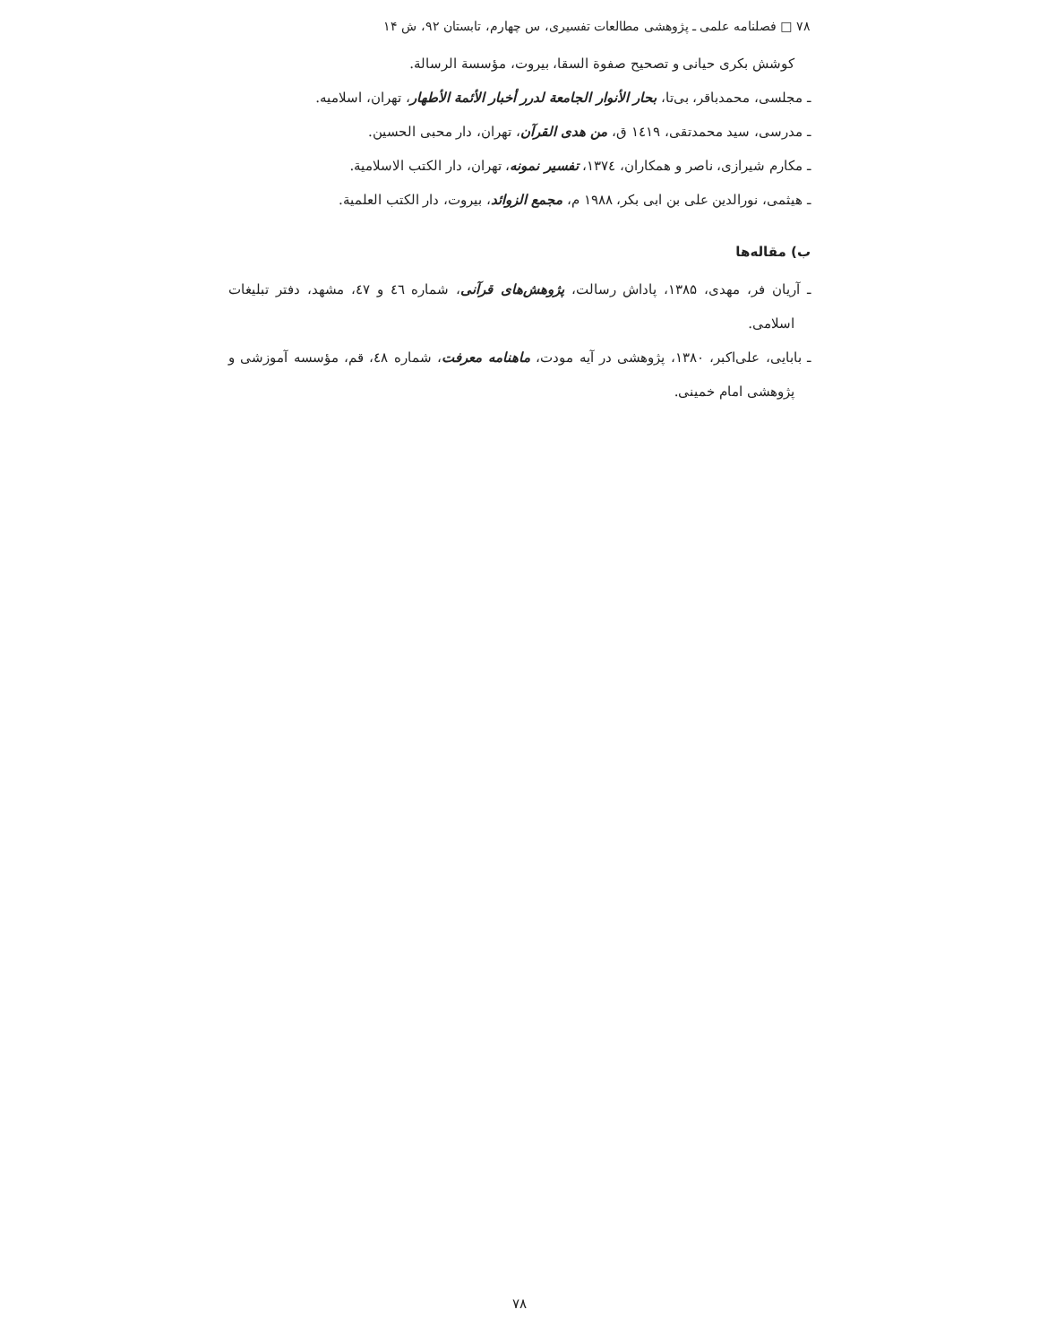۷۸ □ فصلنامه علمی ـ پژوهشی مطالعات تفسیری، س چهارم، تابستان ۹۲، ش ۱۴
کوشش بکری حیانی و تصحیح صفوة السقا، بیروت، مؤسسة الرسالة.
ـ مجلسی، محمدباقر، بی‌تا، بحار الأنوار الجامعة لدرر أخبار الأئمة الأطهار، تهران، اسلامیه.
ـ مدرسی، سید محمدتقی، ۱٤۱۹ ق، من هدی القرآن، تهران، دار محبی الحسین.
ـ مکارم شیرازی، ناصر و همکاران، ۱۳۷٤، تفسیر نمونه، تهران، دار الکتب الاسلامیة.
ـ هیثمی، نورالدین علی بن ابی بکر، ۱۹۸۸ م، مجمع الزوائد، بیروت، دار الکتب العلمیة.
ب) مقاله‌ها
ـ آریان فر، مهدی، ۱۳۸۵، پاداش رسالت، پژوهش‌های قرآنی، شماره ٤٦ و ٤٧، مشهد، دفتر تبلیغات اسلامی.
ـ بابایی، علی‌اکبر، ۱۳۸۰، پژوهشی در آیه مودت، ماهنامه معرفت، شماره ٤٨، قم، مؤسسه آموزشی و پژوهشی امام خمینی.
۷۸